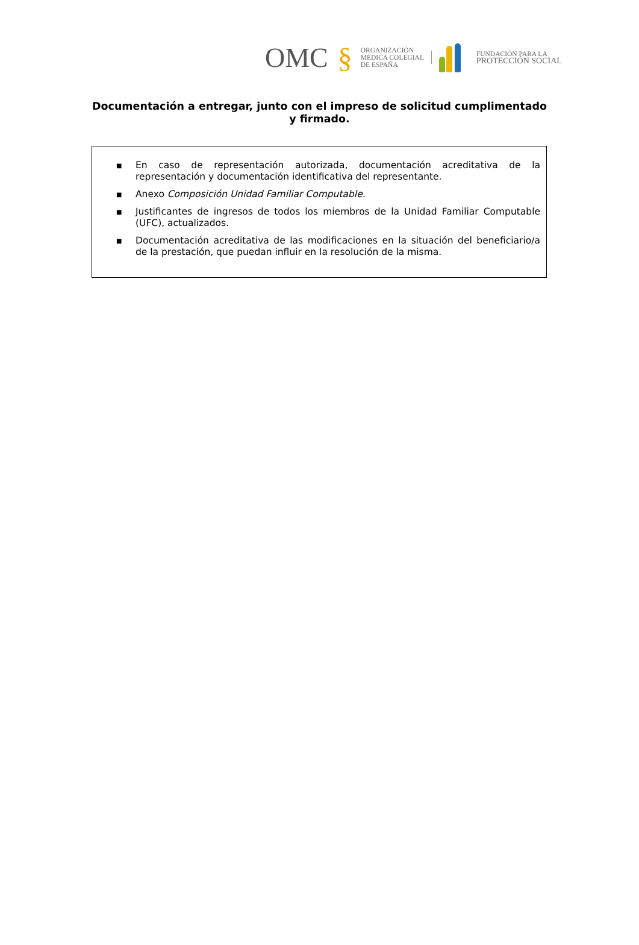OMC §
ORGANIZACIÓN
MÉDICA COLEGIAL
DE ESPAÑA
FUNDACIÓN PARA LA
PROTECCIÓN SOCIAL
Documentación a entregar, junto con el impreso de solicitud cumplimentado y firmado.
■ En caso de representación autorizada, documentación acreditativa de la representación y documentación identificativa del representante.
■ Anexo Composición Unidad Familiar Computable.
■ Justificantes de ingresos de todos los miembros de la Unidad Familiar Computable (UFC), actualizados.
■ Documentación acreditativa de las modificaciones en la situación del beneficiario/a de la prestación, que puedan influir en la resolución de la misma.